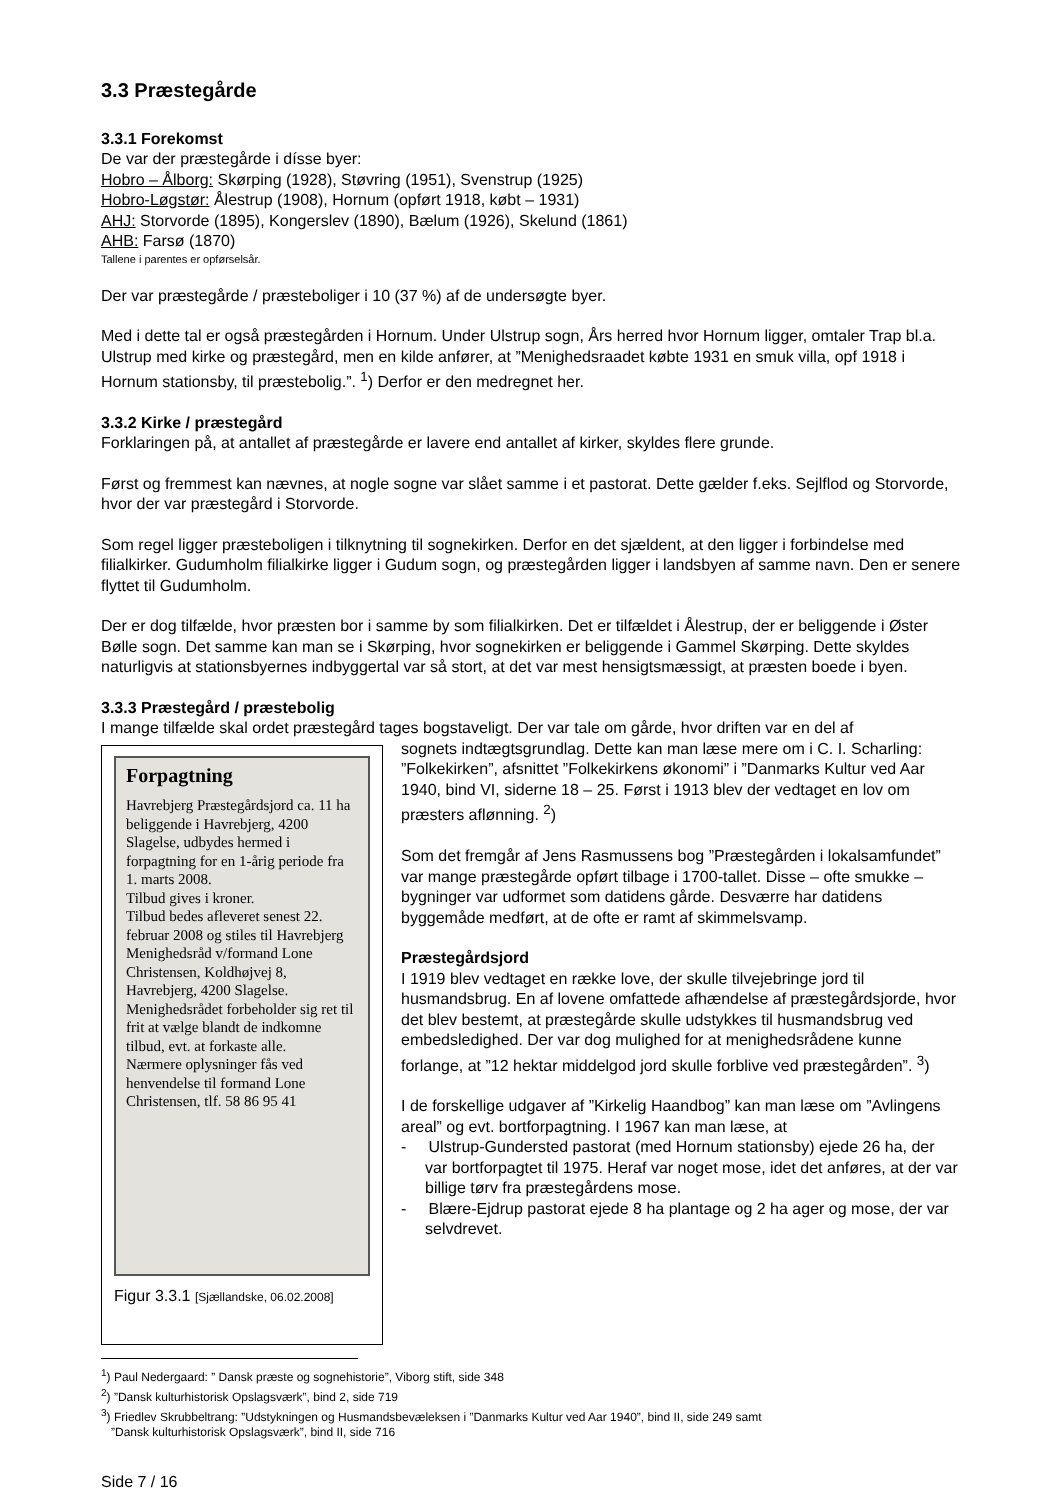3.3 Præstegårde
3.3.1 Forekomst
De var der præstegårde i dísse byer:
Hobro – Ålborg: Skørping (1928), Støvring (1951), Svenstrup (1925)
Hobro-Løgstør: Ålestrup (1908), Hornum (opført 1918, købt – 1931)
AHJ: Storvorde (1895), Kongerslev (1890), Bælum (1926), Skelund (1861)
AHB: Farsø (1870)
Tallene i parentes er opførselsår.
Der var præstegårde / præsteboliger i 10 (37 %) af de undersøgte byer.
Med i dette tal er også præstegården i Hornum. Under Ulstrup sogn, Års herred hvor Hornum ligger, omtaler Trap bl.a. Ulstrup med kirke og præstegård, men en kilde anfører, at ”Menighedsraadet købte 1931 en smuk villa, opf 1918 i Hornum stationsby, til præstebolig.”. <sup>1</sup>) Derfor er den medregnet her.
3.3.2 Kirke / præstegård
Forklaringen på, at antallet af præstegårde er lavere end antallet af kirker, skyldes flere grunde.
Først og fremmest kan nævnes, at nogle sogne var slået samme i et pastorat. Dette gælder f.eks. Sejlflod og Storvorde, hvor der var præstegård i Storvorde.
Som regel ligger præsteboligen i tilknytning til sognekirken. Derfor en det sjældent, at den ligger i forbindelse med filialkirker. Gudumholm filialkirke ligger i Gudum sogn, og præstegården ligger i landsbyen af samme navn. Den er senere flyttet til Gudumholm.
Der er dog tilfælde, hvor præsten bor i samme by som filialkirken. Det er tilfældet i Ålestrup, der er beliggende i Øster Bølle sogn. Det samme kan man se i Skørping, hvor sognekirken er beliggende i Gammel Skørping. Dette skyldes naturligvis at stationsbyernes indbyggertal var så stort, at det var mest hensigtsmæssigt, at præsten boede i byen.
3.3.3 Præstegård / præstebolig
I mange tilfælde skal ordet præstegård tages bogstaveligt. Der var tale om gårde, hvor driften var en del af
Forpagtning
Havrebjerg Præstegårdsjord ca. 11 ha beliggende i Havrebjerg, 4200 Slagelse, udbydes hermed i forpagtning for en 1-årig periode fra 1. marts 2008.
Tilbud gives i kroner.
Tilbud bedes afleveret senest 22. februar 2008 og stiles til Havrebjerg Menighedsråd v/formand Lone Christensen, Koldhøjvej 8, Havrebjerg, 4200 Slagelse.
Menighedsrådet forbeholder sig ret til frit at vælge blandt de indkomne tilbud, evt. at forkaste alle.
Nærmere oplysninger fås ved henvendelse til formand Lone Christensen, tlf. 58 86 95 41
Figur 3.3.1 [Sjællandske, 06.02.2008]
sognets indtægtsgrundlag. Dette kan man læse mere om i C. I. Scharling: ”Folkekirken”, afsnittet ”Folkekirkens økonomi” i ”Danmarks Kultur ved Aar 1940, bind VI, siderne 18 – 25. Først i 1913 blev der vedtaget en lov om præsters aflønning. <sup>2</sup>)
Som det fremgår af Jens Rasmussens bog ”Præstegården i lokalsamfundet” var mange præstegårde opført tilbage i 1700-tallet. Disse – ofte smukke – bygninger var udformet som datidens gårde. Desværre har datidens byggemåde medført, at de ofte er ramt af skimmelsvamp.
Præstegårdsjord
I 1919 blev vedtaget en række love, der skulle tilvejebringe jord til husmandsbrug. En af lovene omfattede afhændelse af præstegårdsjorde, hvor det blev bestemt, at præstegårde skulle udstykkes til husmandsbrug ved embedsledighed. Der var dog mulighed for at menighedsrådene kunne forlange, at ”12 hektar middelgod jord skulle forblive ved præstegården”. <sup>3</sup>)
I de forskellige udgaver af ”Kirkelig Haandbog” kan man læse om ”Avlingens areal” og evt. bortforpagtning. I 1967 kan man læse, at
- Ulstrup-Gundersted pastorat (med Hornum stationsby) ejede 26 ha, der var bortforpagtet til 1975. Heraf var noget mose, idet det anføres, at der var billige tørv fra præstegårdens mose.
- Blære-Ejdrup pastorat ejede 8 ha plantage og 2 ha ager og mose, der var selvdrevet.
<sup>1</sup>) Paul Nedergaard: ” Dansk præste og sognehistorie”, Viborg stift, side 348
<sup>2</sup>) ”Dansk kulturhistorisk Opslagsværk”, bind 2, side 719
<sup>3</sup>) Friedlev Skrubbeltrang: ”Udstykningen og Husmandsbevæleksen i ”Danmarks Kultur ved Aar 1940”, bind II, side 249 samt
”Dansk kulturhistorisk Opslagsværk”, bind II, side 716
Side 7 / 16